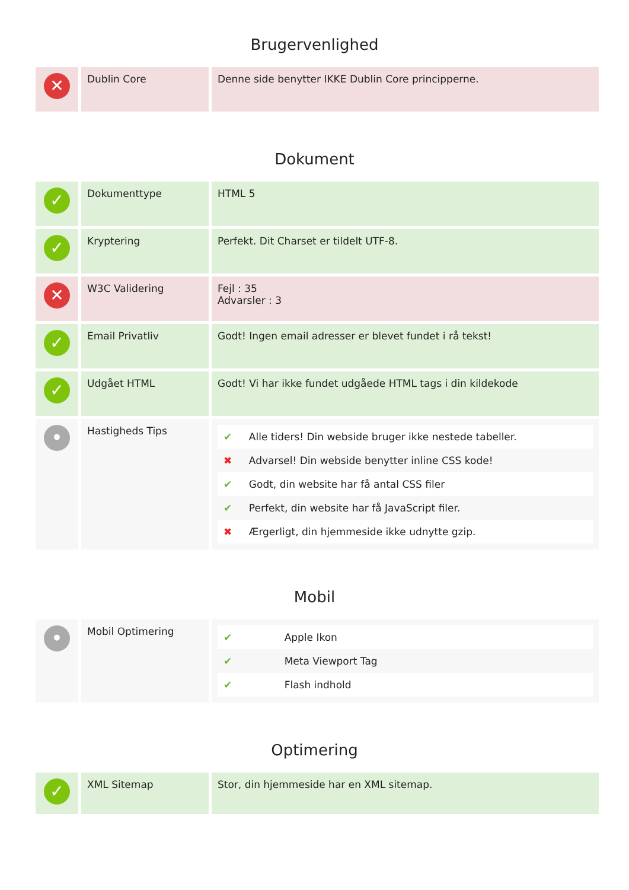Brugervenlighed
| ✕ | Dublin Core | Denne side benytter IKKE Dublin Core principperne. |
Dokument
| ✓ | Dokumenttype | HTML 5 |
| ✓ | Kryptering | Perfekt. Dit Charset er tildelt UTF-8. |
| ✕ | W3C Validering | Fejl : 35 Advarsler : 3 |
| ✓ | Email Privatliv | Godt! Ingen email adresser er blevet fundet i rå tekst! |
| ✓ | Udgået HTML | Godt! Vi har ikke fundet udgåede HTML tags i din kildekode |
| • | Hastigheds Tips | / ✔ / Alle tiders! Din webside bruger ikke nestede tabeller. / / ✖ / Advarsel! Din webside benytter inline CSS kode! / / ✔ / Godt, din website har få antal CSS filer / / ✔ / Perfekt, din website har få JavaScript filer. / / ✖ / Ærgerligt, din hjemmeside ikke udnytte gzip. / |
Mobil
| • | Mobil Optimering | / ✔ / Apple Ikon / / ✔ / Meta Viewport Tag / / ✔ / Flash indhold / |
Optimering
| ✓ | XML Sitemap | Stor, din hjemmeside har en XML sitemap. |